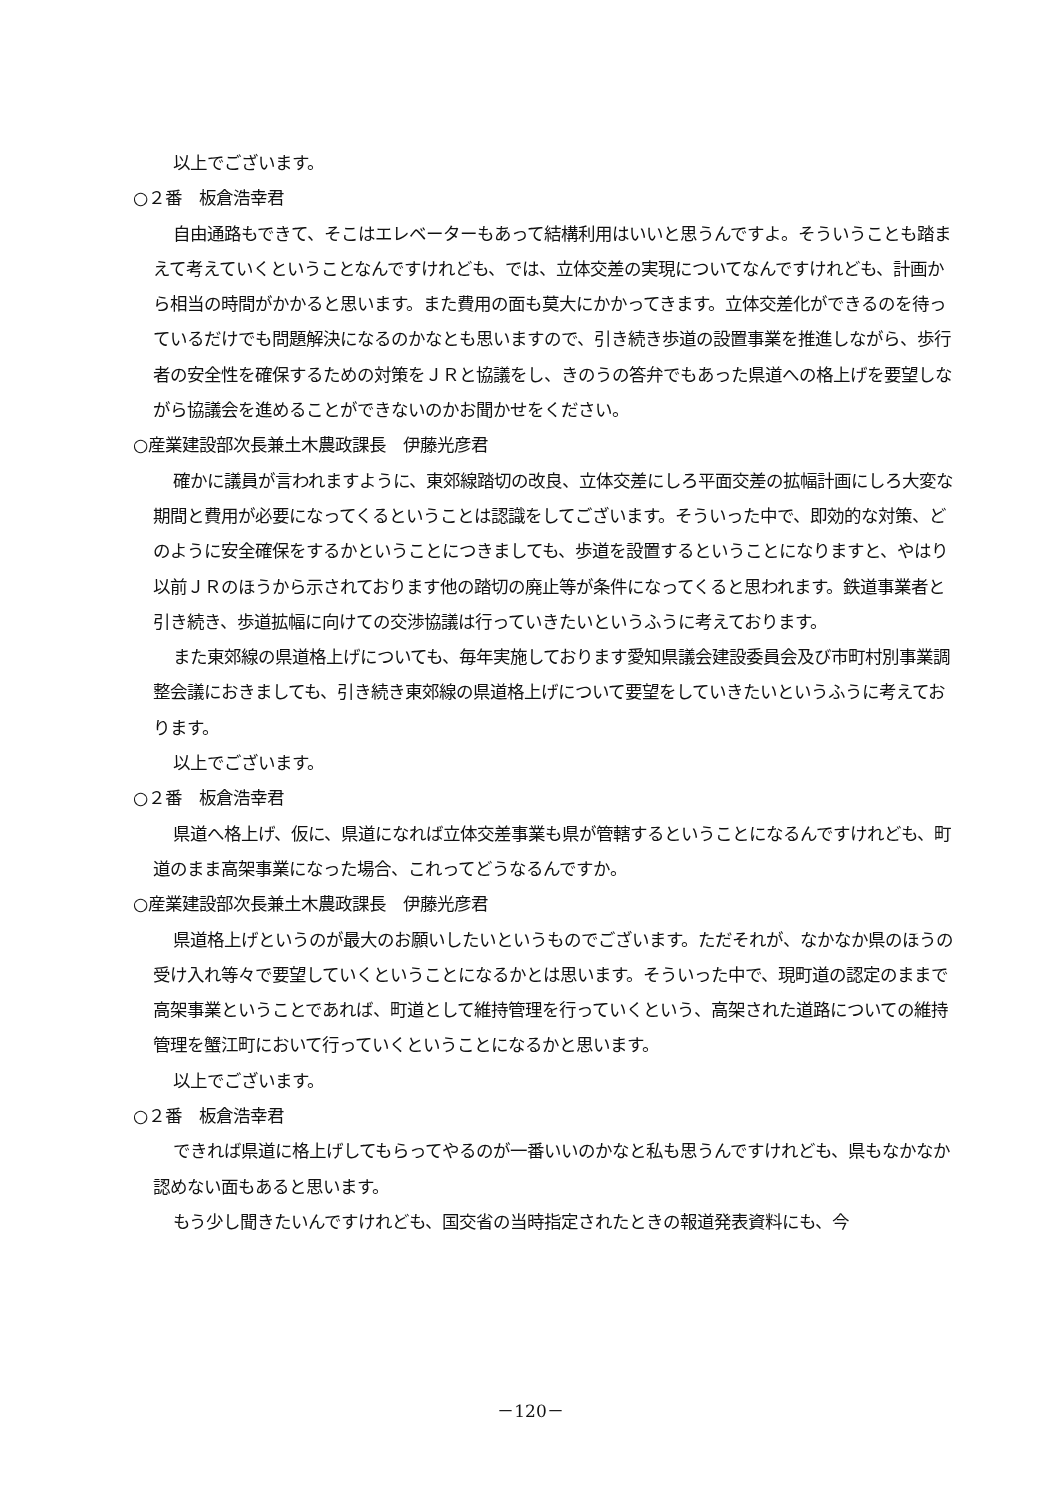以上でございます。
○２番　板倉浩幸君
自由通路もできて、そこはエレベーターもあって結構利用はいいと思うんですよ。そういうことも踏まえて考えていくということなんですけれども、では、立体交差の実現についてなんですけれども、計画から相当の時間がかかると思います。また費用の面も莫大にかかってきます。立体交差化ができるのを待っているだけでも問題解決になるのかなとも思いますので、引き続き歩道の設置事業を推進しながら、歩行者の安全性を確保するための対策をＪＲと協議をし、きのうの答弁でもあった県道への格上げを要望しながら協議会を進めることができないのかお聞かせをください。
○産業建設部次長兼土木農政課長　伊藤光彦君
確かに議員が言われますように、東郊線踏切の改良、立体交差にしろ平面交差の拡幅計画にしろ大変な期間と費用が必要になってくるということは認識をしてございます。そういった中で、即効的な対策、どのように安全確保をするかということにつきましても、歩道を設置するということになりますと、やはり以前ＪＲのほうから示されております他の踏切の廃止等が条件になってくると思われます。鉄道事業者と引き続き、歩道拡幅に向けての交渉協議は行っていきたいというふうに考えております。
また東郊線の県道格上げについても、毎年実施しております愛知県議会建設委員会及び市町村別事業調整会議におきましても、引き続き東郊線の県道格上げについて要望をしていきたいというふうに考えております。
以上でございます。
○２番　板倉浩幸君
県道へ格上げ、仮に、県道になれば立体交差事業も県が管轄するということになるんですけれども、町道のまま高架事業になった場合、これってどうなるんですか。
○産業建設部次長兼土木農政課長　伊藤光彦君
県道格上げというのが最大のお願いしたいというものでございます。ただそれが、なかなか県のほうの受け入れ等々で要望していくということになるかとは思います。そういった中で、現町道の認定のままで高架事業ということであれば、町道として維持管理を行っていくという、高架された道路についての維持管理を蟹江町において行っていくということになるかと思います。
以上でございます。
○２番　板倉浩幸君
できれば県道に格上げしてもらってやるのが一番いいのかなと私も思うんですけれども、県もなかなか認めない面もあると思います。
もう少し聞きたいんですけれども、国交省の当時指定されたときの報道発表資料にも、今
－120－